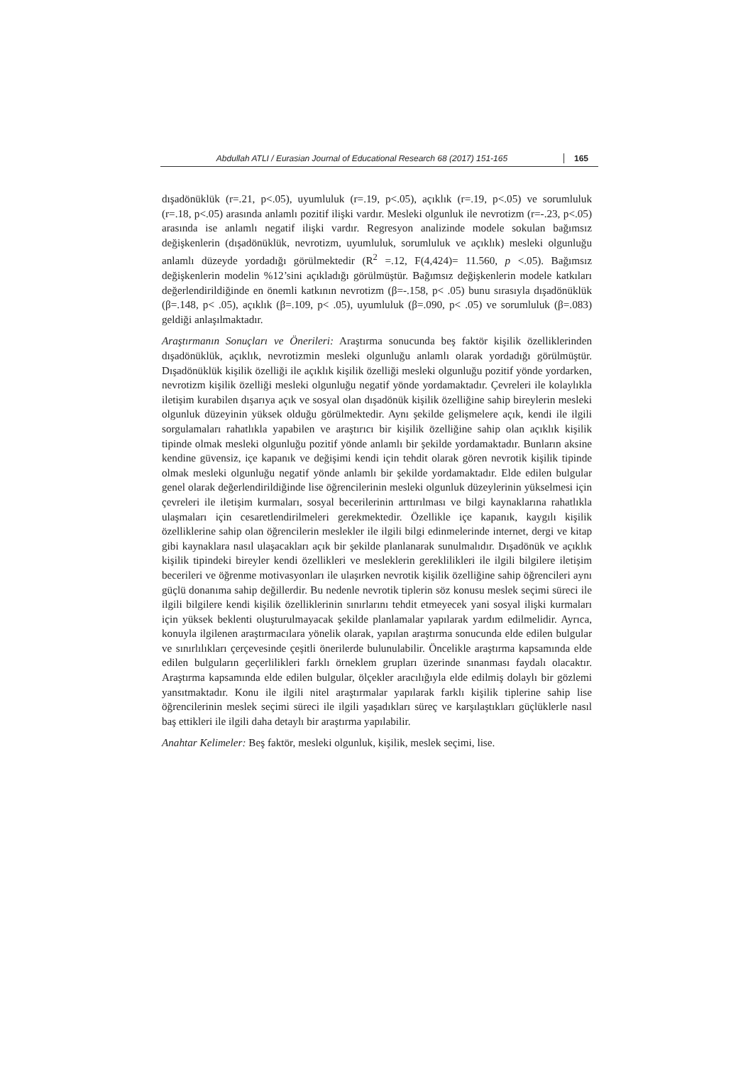Abdullah ATLI / Eurasian Journal of Educational Research 68 (2017) 151-165 165
dışadönüklük (r=.21, p<.05), uyumluluk (r=.19, p<.05), açıklık (r=.19, p<.05) ve sorumluluk (r=.18, p<.05) arasında anlamlı pozitif ilişki vardır. Mesleki olgunluk ile nevrotizm (r=-.23, p<.05) arasında ise anlamlı negatif ilişki vardır. Regresyon analizinde modele sokulan bağımsız değişkenlerin (dışadönüklük, nevrotizm, uyumluluk, sorumluluk ve açıklık) mesleki olgunluğu anlamlı düzeyde yordadığı görülmektedir (R<sup>2</sup> =.12, F(4,424)= 11.560, p <.05). Bağımsız değişkenlerin modelin %12’sini açıkladığı görülmüştür. Bağımsız değişkenlerin modele katkıları değerlendirildiğinde en önemli katkının nevrotizm (β=-.158, p< .05) bunu sırasıyla dışadönüklük (β=.148, p< .05), açıklık (β=.109, p< .05), uyumluluk (β=.090, p< .05) ve sorumluluk (β=.083) geldiği anlaşılmaktadır.
Araştırmanın Sonuçları ve Önerileri: Araştırma sonucunda beş faktör kişilik özelliklerinden dışadönüklük, açıklık, nevrotizmin mesleki olgunluğu anlamlı olarak yordadığı görülmüştür. Dışadönüklük kişilik özelliği ile açıklık kişilik özelliği mesleki olgunluğu pozitif yönde yordarken, nevrotizm kişilik özelliği mesleki olgunluğu negatif yönde yordamaktadır. Çevreleri ile kolaylıkla iletişim kurabilen dışarıya açık ve sosyal olan dışadönük kişilik özelliğine sahip bireylerin mesleki olgunluk düzeyinin yüksek olduğu görülmektedir. Aynı şekilde gelişmelere açık, kendi ile ilgili sorgulamaları rahatlıkla yapabilen ve araştırıcı bir kişilik özelliğine sahip olan açıklık kişilik tipinde olmak mesleki olgunluğu pozitif yönde anlamlı bir şekilde yordamaktadır. Bunların aksine kendine güvensiz, içe kapanık ve değişimi kendi için tehdit olarak gören nevrotik kişilik tipinde olmak mesleki olgunluğu negatif yönde anlamlı bir şekilde yordamaktadır. Elde edilen bulgular genel olarak değerlendirildiğinde lise öğrencilerinin mesleki olgunluk düzeylerinin yükselmesi için çevreleri ile iletişim kurmaları, sosyal becerilerinin arttırılması ve bilgi kaynaklarına rahatlıkla ulaşmaları için cesaretlendirilmeleri gerekmektedir. Özellikle içe kapanık, kaygılı kişilik özelliklerine sahip olan öğrencilerin meslekler ile ilgili bilgi edinmelerinde internet, dergi ve kitap gibi kaynaklara nasıl ulaşacakları açık bir şekilde planlanarak sunulmalıdır. Dışadönük ve açıklık kişilik tipindeki bireyler kendi özellikleri ve mesleklerin gereklilikleri ile ilgili bilgilere iletişim becerileri ve öğrenme motivasyonları ile ulaşırken nevrotik kişilik özelliğine sahip öğrencileri aynı güçlü donanıma sahip değillerdir. Bu nedenle nevrotik tiplerin söz konusu meslek seçimi süreci ile ilgili bilgilere kendi kişilik özelliklerinin sınırlarını tehdit etmeyecek yani sosyal ilişki kurmaları için yüksek beklenti oluşturulmayacak şekilde planlamalar yapılarak yardım edilmelidir. Ayrıca, konuyla ilgilenen araştırmacılara yönelik olarak, yapılan araştırma sonucunda elde edilen bulgular ve sınırlılıkları çerçevesinde çeşitli önerilerde bulunulabilir. Öncelikle araştırma kapsamında elde edilen bulguların geçerlilikleri farklı örneklem grupları üzerinde sınanması faydalı olacaktır. Araştırma kapsamında elde edilen bulgular, ölçekler aracılığıyla elde edilmiş dolaylı bir gözlemi yansıtmaktadır. Konu ile ilgili nitel araştırmalar yapılarak farklı kişilik tiplerine sahip lise öğrencilerinin meslek seçimi süreci ile ilgili yaşadıkları süreç ve karşılaştıkları güçlüklerle nasıl baş ettikleri ile ilgili daha detaylı bir araştırma yapılabilir.
Anahtar Kelimeler: Beş faktör, mesleki olgunluk, kişilik, meslek seçimi, lise.